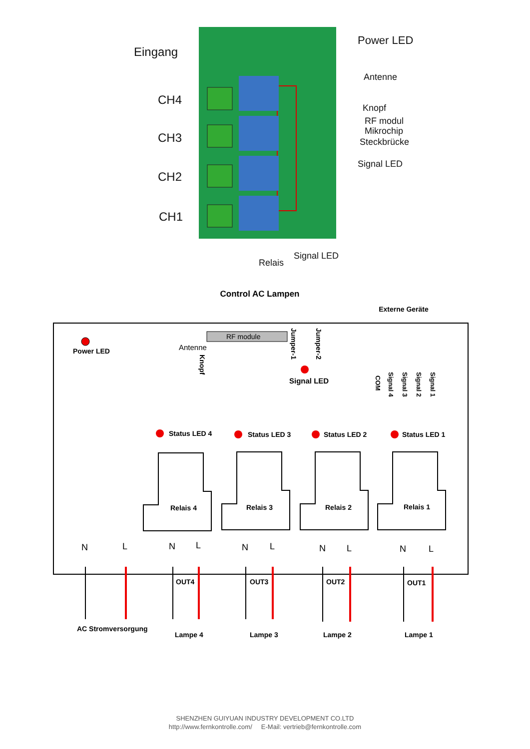Eingang
CH4
CH3
CH2
CH1
Power LED
Antenne
Knopf
RF modul
Mikrochip
Steckbrücke
Signal LED
Signal LED
Relais
Control AC Lampen
Externe Geräte
Power LED
RF module
Antenne
Knopf
Jumper-1
Jumper-2
Signal LED
COM
Signal 4
Signal 3
Signal 2
Signal 1
Status LED 4
Status LED 3
Status LED 2
Status LED 1
Relais 4
Relais 3
Relais 2
Relais 1
N
L
N
L
N
L
N
L
N
L
OUT4
OUT3
OUT2
OUT1
AC Stromversorgung
Lampe 4
Lampe 3
Lampe 2
Lampe 1
SHENZHEN GUIYUAN INDUSTRY DEVELOPMENT CO.LTD
http://www.fernkontrolle.com/ E-Mail: vertrieb@fernkontrolle.com